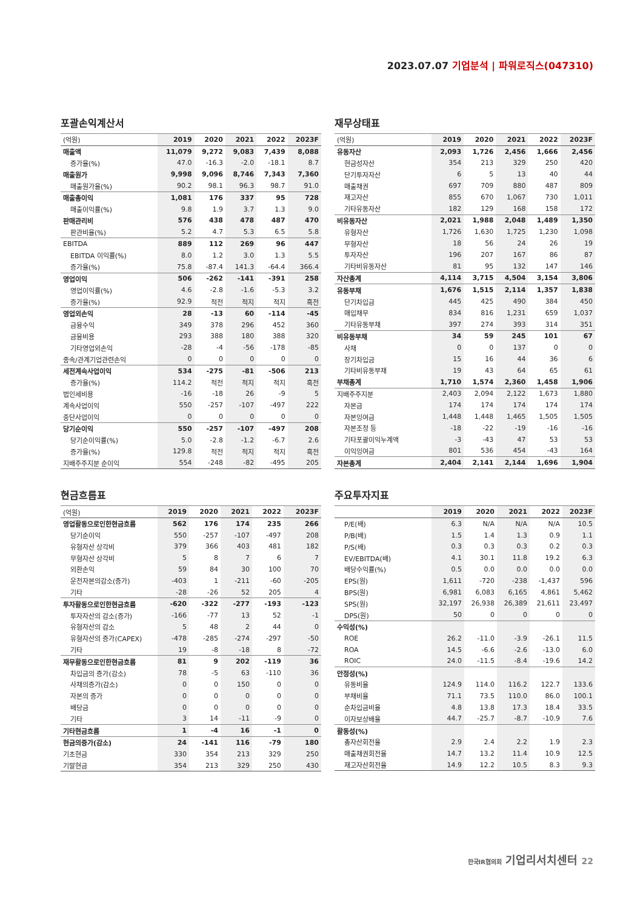2023.07.07 기업분석 | 파워로직스(047310)
포괄손익계산서
| (억원) | 2019 | 2020 | 2021 | 2022 | 2023F |
| --- | --- | --- | --- | --- | --- |
| 매출액 | 11,079 | 9,272 | 9,083 | 7,439 | 8,088 |
| 증가율(%) | 47.0 | -16.3 | -2.0 | -18.1 | 8.7 |
| 매출원가 | 9,998 | 9,096 | 8,746 | 7,343 | 7,360 |
| 매출원가율(%) | 90.2 | 98.1 | 96.3 | 98.7 | 91.0 |
| 매출총이익 | 1,081 | 176 | 337 | 95 | 728 |
| 매출이익률(%) | 9.8 | 1.9 | 3.7 | 1.3 | 9.0 |
| 판매관리비 | 576 | 438 | 478 | 487 | 470 |
| 판관비율(%) | 5.2 | 4.7 | 5.3 | 6.5 | 5.8 |
| EBITDA | 889 | 112 | 269 | 96 | 447 |
| EBITDA 이익률(%) | 8.0 | 1.2 | 3.0 | 1.3 | 5.5 |
| 증가율(%) | 75.8 | -87.4 | 141.3 | -64.4 | 366.4 |
| 영업이익 | 506 | -262 | -141 | -391 | 258 |
| 영업이익률(%) | 4.6 | -2.8 | -1.6 | -5.3 | 3.2 |
| 증가율(%) | 92.9 | 적전 | 적지 | 적지 | 흑전 |
| 영업외손익 | 28 | -13 | 60 | -114 | -45 |
| 금융수익 | 349 | 378 | 296 | 452 | 360 |
| 금융비용 | 293 | 388 | 180 | 388 | 320 |
| 기타영업외손익 | -28 | -4 | -56 | -178 | -85 |
| 종속/관계기업관련손익 | 0 | 0 | 0 | 0 | 0 |
| 세전계속사업이익 | 534 | -275 | -81 | -506 | 213 |
| 증가율(%) | 114.2 | 적전 | 적지 | 적지 | 흑전 |
| 법인세비용 | -16 | -18 | 26 | -9 | 5 |
| 계속사업이익 | 550 | -257 | -107 | -497 | 222 |
| 중단사업이익 | 0 | 0 | 0 | 0 | 0 |
| 당기순이익 | 550 | -257 | -107 | -497 | 208 |
| 당기순이익률(%) | 5.0 | -2.8 | -1.2 | -6.7 | 2.6 |
| 증가율(%) | 129.8 | 적전 | 적지 | 적지 | 흑전 |
| 지배주주지분 순이익 | 554 | -248 | -82 | -495 | 205 |
재무상태표
| (억원) | 2019 | 2020 | 2021 | 2022 | 2023F |
| --- | --- | --- | --- | --- | --- |
| 유동자산 | 2,093 | 1,726 | 2,456 | 1,666 | 2,456 |
| 현금성자산 | 354 | 213 | 329 | 250 | 420 |
| 단기투자자산 | 6 | 5 | 13 | 40 | 44 |
| 매출채권 | 697 | 709 | 880 | 487 | 809 |
| 재고자산 | 855 | 670 | 1,067 | 730 | 1,011 |
| 기타유동자산 | 182 | 129 | 168 | 158 | 172 |
| 비유동자산 | 2,021 | 1,988 | 2,048 | 1,489 | 1,350 |
| 유형자산 | 1,726 | 1,630 | 1,725 | 1,230 | 1,098 |
| 무형자산 | 18 | 56 | 24 | 26 | 19 |
| 투자자산 | 196 | 207 | 167 | 86 | 87 |
| 기타비유동자산 | 81 | 95 | 132 | 147 | 146 |
| 자산총계 | 4,114 | 3,715 | 4,504 | 3,154 | 3,806 |
| 유동부채 | 1,676 | 1,515 | 2,114 | 1,357 | 1,838 |
| 단기차입금 | 445 | 425 | 490 | 384 | 450 |
| 매입채무 | 834 | 816 | 1,231 | 659 | 1,037 |
| 기타유동부채 | 397 | 274 | 393 | 314 | 351 |
| 비유동부채 | 34 | 59 | 245 | 101 | 67 |
| 사채 | 0 | 0 | 137 | 0 | 0 |
| 장기차입금 | 15 | 16 | 44 | 36 | 6 |
| 기타비유동부채 | 19 | 43 | 64 | 65 | 61 |
| 부채총계 | 1,710 | 1,574 | 2,360 | 1,458 | 1,906 |
| 지배주주지분 | 2,403 | 2,094 | 2,122 | 1,673 | 1,880 |
| 자본금 | 174 | 174 | 174 | 174 | 174 |
| 자본잉여금 | 1,448 | 1,448 | 1,465 | 1,505 | 1,505 |
| 자본조정 등 | -18 | -22 | -19 | -16 | -16 |
| 기타포괄이익누계액 | -3 | -43 | 47 | 53 | 53 |
| 이익잉여금 | 801 | 536 | 454 | -43 | 164 |
| 자본총계 | 2,404 | 2,141 | 2,144 | 1,696 | 1,904 |
현금흐름표
| (억원) | 2019 | 2020 | 2021 | 2022 | 2023F |
| --- | --- | --- | --- | --- | --- |
| 영업활동으로인한현금흐름 | 562 | 176 | 174 | 235 | 266 |
| 당기순이익 | 550 | -257 | -107 | -497 | 208 |
| 유형자산 상각비 | 379 | 366 | 403 | 481 | 182 |
| 무형자산 상각비 | 5 | 8 | 7 | 6 | 7 |
| 외환손익 | 59 | 84 | 30 | 100 | 70 |
| 운전자본의감소(증가) | -403 | 1 | -211 | -60 | -205 |
| 기타 | -28 | -26 | 52 | 205 | 4 |
| 투자활동으로인한현금흐름 | -620 | -322 | -277 | -193 | -123 |
| 투자자산의 감소(증가) | -166 | -77 | 13 | 52 | -1 |
| 유형자산의 감소 | 5 | 48 | 2 | 44 | 0 |
| 유형자산의 증가(CAPEX) | -478 | -285 | -274 | -297 | -50 |
| 기타 | 19 | -8 | -18 | 8 | -72 |
| 재무활동으로인한현금흐름 | 81 | 9 | 202 | -119 | 36 |
| 차입금의 증가(감소) | 78 | -5 | 63 | -110 | 36 |
| 사채의증가(감소) | 0 | 0 | 150 | 0 | 0 |
| 자본의 증가 | 0 | 0 | 0 | 0 | 0 |
| 배당금 | 0 | 0 | 0 | 0 | 0 |
| 기타 | 3 | 14 | -11 | -9 | 0 |
| 기타현금흐름 | 1 | -4 | 16 | -1 | 0 |
| 현금의증가(감소) | 24 | -141 | 116 | -79 | 180 |
| 기초현금 | 330 | 354 | 213 | 329 | 250 |
| 기말현금 | 354 | 213 | 329 | 250 | 430 |
주요투자지표
| | 2019 | 2020 | 2021 | 2022 | 2023F |
| --- | --- | --- | --- | --- | --- |
| P/E(배) | 6.3 | N/A | N/A | N/A | 10.5 |
| P/B(배) | 1.5 | 1.4 | 1.3 | 0.9 | 1.1 |
| P/S(배) | 0.3 | 0.3 | 0.3 | 0.2 | 0.3 |
| EV/EBITDA(배) | 4.1 | 30.1 | 11.8 | 19.2 | 6.3 |
| 배당수익률(%) | 0.5 | 0.0 | 0.0 | 0.0 | 0.0 |
| EPS(원) | 1,611 | -720 | -238 | -1,437 | 596 |
| BPS(원) | 6,981 | 6,083 | 6,165 | 4,861 | 5,462 |
| SPS(원) | 32,197 | 26,938 | 26,389 | 21,611 | 23,497 |
| DPS(원) | 50 | 0 | 0 | 0 | 0 |
| 수익성(%) | | | | | |
| ROE | 26.2 | -11.0 | -3.9 | -26.1 | 11.5 |
| ROA | 14.5 | -6.6 | -2.6 | -13.0 | 6.0 |
| ROIC | 24.0 | -11.5 | -8.4 | -19.6 | 14.2 |
| 안정성(%) | | | | | |
| 유동비율 | 124.9 | 114.0 | 116.2 | 122.7 | 133.6 |
| 부채비율 | 71.1 | 73.5 | 110.0 | 86.0 | 100.1 |
| 순차입금비율 | 4.8 | 13.8 | 17.3 | 18.4 | 33.5 |
| 이자보상배율 | 44.7 | -25.7 | -8.7 | -10.9 | 7.6 |
| 활동성(%) | | | | | |
| 총자산회전율 | 2.9 | 2.4 | 2.2 | 1.9 | 2.3 |
| 매출채권회전율 | 14.7 | 13.2 | 11.4 | 10.9 | 12.5 |
| 재고자산회전율 | 14.9 | 12.2 | 10.5 | 8.3 | 9.3 |
한국IR협의회 기업리서치센터 22